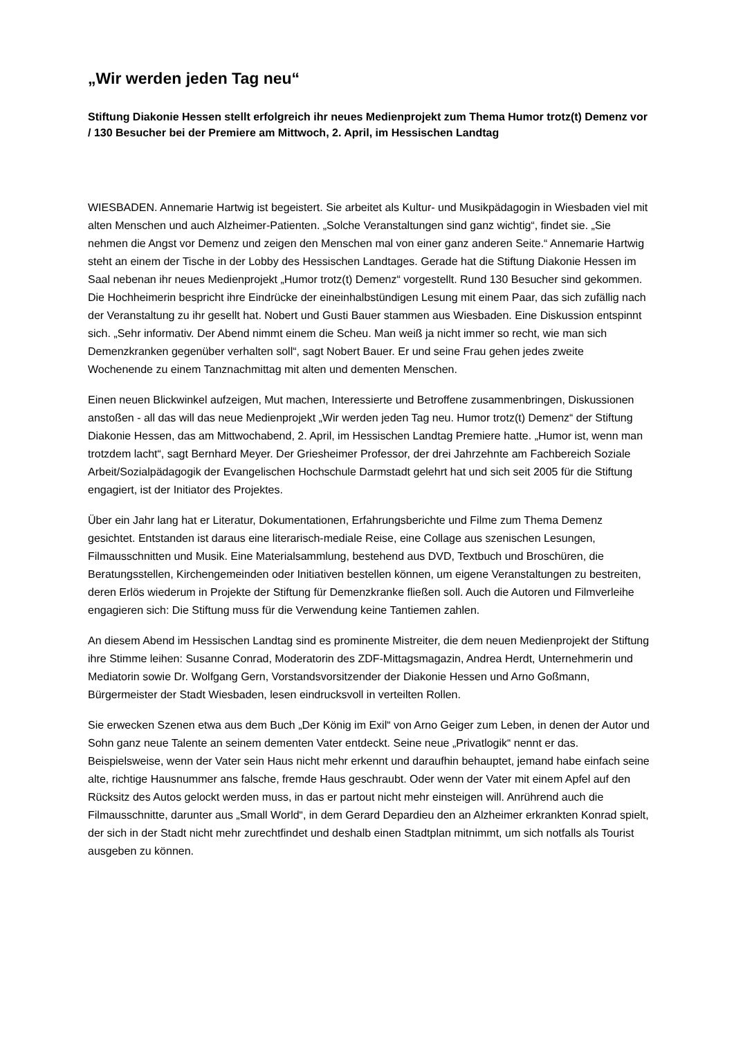„Wir werden jeden Tag neu“
Stiftung Diakonie Hessen stellt erfolgreich ihr neues Medienprojekt zum Thema Humor trotz(t) Demenz vor / 130 Besucher bei der Premiere am Mittwoch, 2. April, im Hessischen Landtag
WIESBADEN. Annemarie Hartwig ist begeistert. Sie arbeitet als Kultur- und Musikpädagogin in Wiesbaden viel mit alten Menschen und auch Alzheimer-Patienten. „Solche Veranstaltungen sind ganz wichtig“, findet sie. „Sie nehmen die Angst vor Demenz und zeigen den Menschen mal von einer ganz anderen Seite.“ Annemarie Hartwig steht an einem der Tische in der Lobby des Hessischen Landtages. Gerade hat die Stiftung Diakonie Hessen im Saal nebenan ihr neues Medienprojekt „Humor trotz(t) Demenz“ vorgestellt. Rund 130 Besucher sind gekommen. Die Hochheimerin bespricht ihre Eindrücke der eineinhalbstündigen Lesung mit einem Paar, das sich zufällig nach der Veranstaltung zu ihr gesellt hat. Nobert und Gusti Bauer stammen aus Wiesbaden. Eine Diskussion entspinnt sich. „Sehr informativ. Der Abend nimmt einem die Scheu. Man weiß ja nicht immer so recht, wie man sich Demenzkranken gegenüber verhalten soll“, sagt Nobert Bauer. Er und seine Frau gehen jedes zweite Wochenende zu einem Tanznachmittag mit alten und dementen Menschen.
Einen neuen Blickwinkel aufzeigen, Mut machen, Interessierte und Betroffene zusammenbringen, Diskussionen anstoßen - all das will das neue Medienprojekt „Wir werden jeden Tag neu. Humor trotz(t) Demenz“ der Stiftung Diakonie Hessen, das am Mittwochabend, 2. April, im Hessischen Landtag Premiere hatte. „Humor ist, wenn man trotzdem lacht“, sagt Bernhard Meyer. Der Griesheimer Professor, der drei Jahrzehnte am Fachbereich Soziale Arbeit/Sozialpädagogik der Evangelischen Hochschule Darmstadt gelehrt hat und sich seit 2005 für die Stiftung engagiert, ist der Initiator des Projektes.
Über ein Jahr lang hat er Literatur, Dokumentationen, Erfahrungsberichte und Filme zum Thema Demenz gesichtet. Entstanden ist daraus eine literarisch-mediale Reise, eine Collage aus szenischen Lesungen, Filmausschnitten und Musik. Eine Materialsammlung, bestehend aus DVD, Textbuch und Broschüren, die Beratungsstellen, Kirchengemeinden oder Initiativen bestellen können, um eigene Veranstaltungen zu bestreiten, deren Erlös wiederum in Projekte der Stiftung für Demenzkranke fließen soll. Auch die Autoren und Filmverleihe engagieren sich: Die Stiftung muss für die Verwendung keine Tantiemen zahlen.
An diesem Abend im Hessischen Landtag sind es prominente Mistreiter, die dem neuen Medienprojekt der Stiftung ihre Stimme leihen: Susanne Conrad, Moderatorin des ZDF-Mittagsmagazin, Andrea Herdt, Unternehmerin und Mediatorin sowie Dr. Wolfgang Gern, Vorstandsvorsitzender der Diakonie Hessen und Arno Goßmann, Bürgermeister der Stadt Wiesbaden, lesen eindrucksvoll in verteilten Rollen.
Sie erwecken Szenen etwa aus dem Buch „Der König im Exil“ von Arno Geiger zum Leben, in denen der Autor und Sohn ganz neue Talente an seinem dementen Vater entdeckt. Seine neue „Privatlogik“ nennt er das. Beispielsweise, wenn der Vater sein Haus nicht mehr erkennt und daraufhin behauptet, jemand habe einfach seine alte, richtige Hausnummer ans falsche, fremde Haus geschraubt. Oder wenn der Vater mit einem Apfel auf den Rücksitz des Autos gelockt werden muss, in das er partout nicht mehr einsteigen will. Anrührend auch die Filmausschnitte, darunter aus „Small World“, in dem Gerard Depardieu den an Alzheimer erkrankten Konrad spielt, der sich in der Stadt nicht mehr zurechtfindet und deshalb einen Stadtplan mitnimmt, um sich notfalls als Tourist ausgeben zu können.